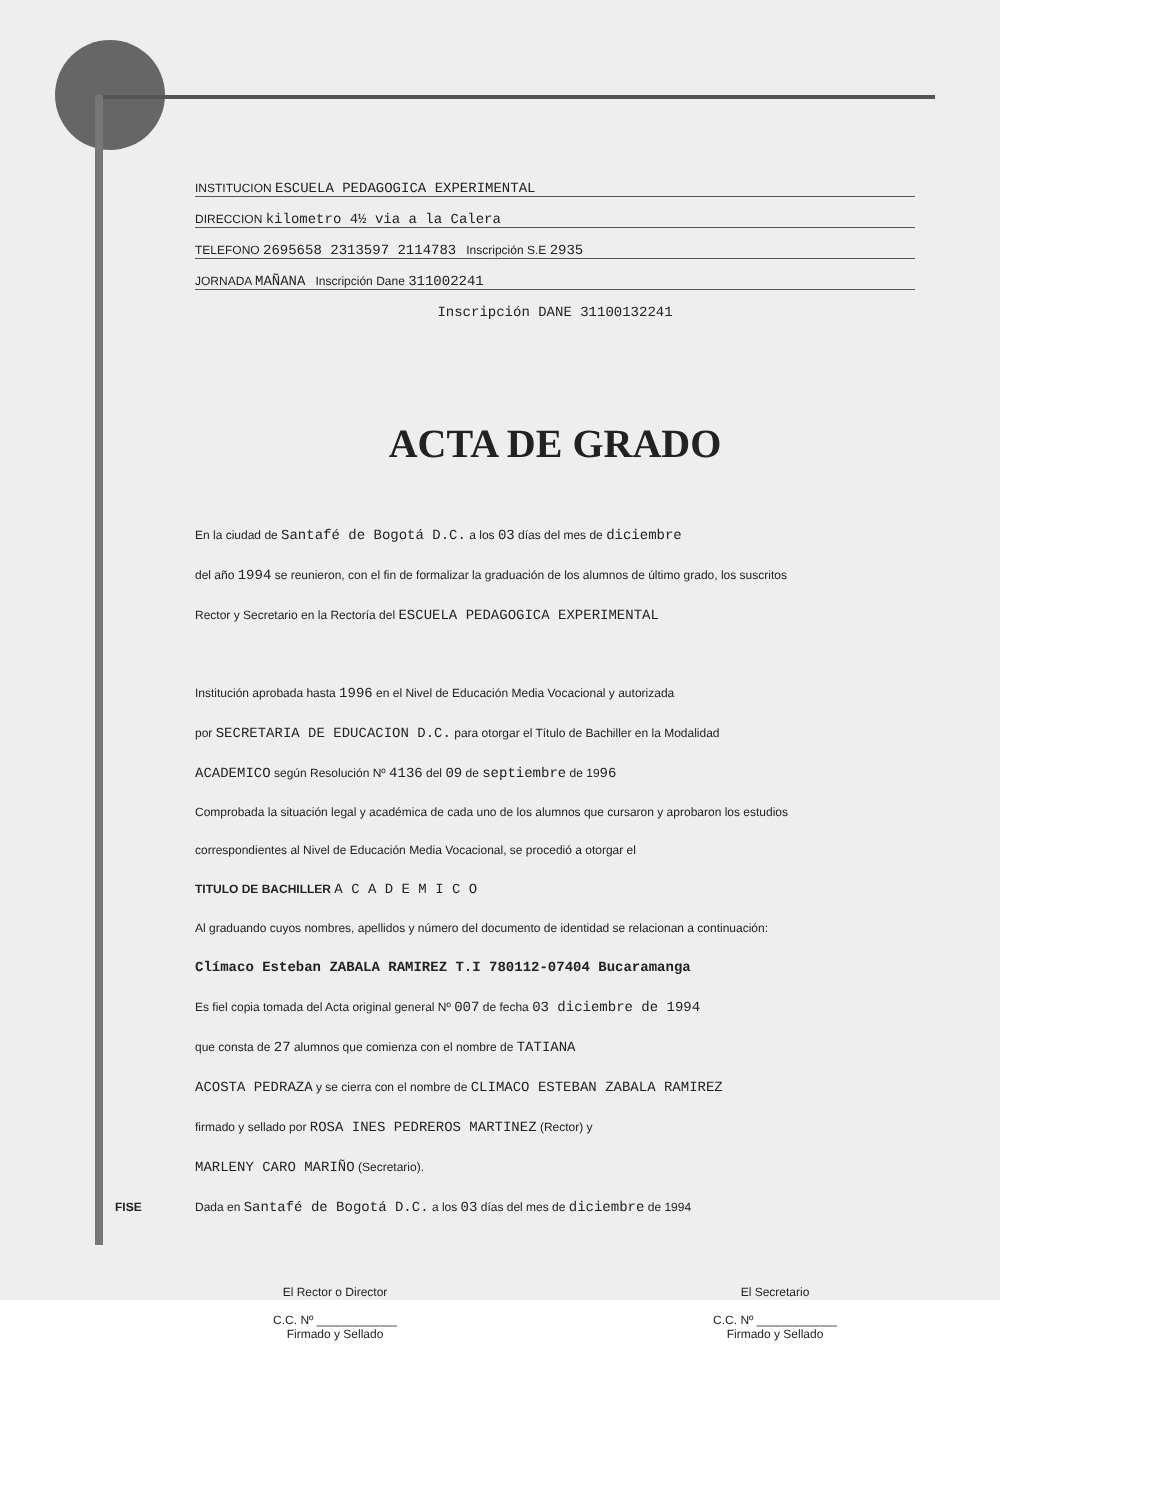INSTITUCION ESCUELA PEDAGOGICA EXPERIMENTAL
DIRECCION kilometro 4½ via a la Calera
TELEFONO 2695658 2313597 2114783 Inscripción S.E 2935
JORNADA MAÑANA Inscripción Dane 311002241
Inscripción DANE 31100132241
ACTA DE GRADO
En la ciudad de Santafé de Bogotá D.C. a los 03 días del mes de diciembre
del año 1994 se reunieron, con el fin de formalizar la graduación de los alumnos de último grado, los suscritos
Rector y Secretario en la Rectoría del ESCUELA PEDAGOGICA EXPERIMENTAL
Institución aprobada hasta 1996 en el Nivel de Educación Media Vocacional y autorizada
por SECRETARIA DE EDUCACION D.C. para otorgar el Título de Bachiller en la Modalidad
ACADEMICO según Resolución Nº 4136 del 09 de septiembre de 1996
Comprobada la situación legal y académica de cada uno de los alumnos que cursaron y aprobaron los estudios
correspondientes al Nivel de Educación Media Vocacional, se procedió a otorgar el
TITULO DE BACHILLER A C A D E M I C O
Al graduando cuyos nombres, apellidos y número del documento de identidad se relacionan a continuación:
Clímaco Esteban ZABALA RAMIREZ T.I 780112-07404 Bucaramanga
Es fiel copia tomada del Acta original general Nº 007 de fecha 03 diciembre de 1994
que consta de 27 alumnos que comienza con el nombre de TATIANA
ACOSTA PEDRAZA y se cierra con el nombre de CLIMACO ESTEBAN ZABALA RAMIREZ
firmado y sellado por ROSA INES PEDREROS MARTINEZ (Rector) y
MARLENY CARO MARIÑO (Secretario).
Dada en Santafé de Bogotá D.C. a los 03 días del mes de diciembre de 1994
El Rector o Director
C.C. Nº ____________
Firmado y Sellado
El Secretario
C.C. Nº ____________
Firmado y Sellado
FISE